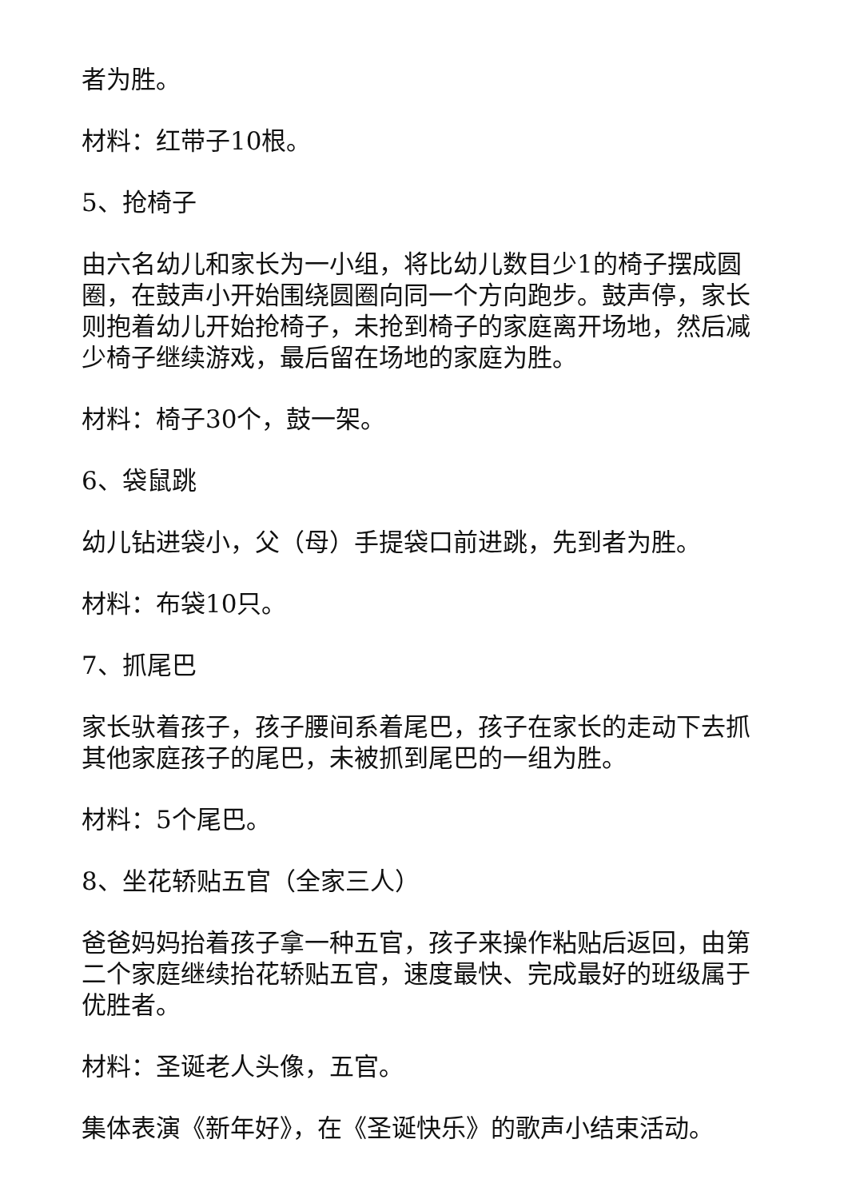者为胜。
材料：红带子10根。
5、抢椅子
由六名幼儿和家长为一小组，将比幼儿数目少1的椅子摆成圆圈，在鼓声小开始围绕圆圈向同一个方向跑步。鼓声停，家长则抱着幼儿开始抢椅子，未抢到椅子的家庭离开场地，然后减少椅子继续游戏，最后留在场地的家庭为胜。
材料：椅子30个，鼓一架。
6、袋鼠跳
幼儿钻进袋小，父（母）手提袋口前进跳，先到者为胜。
材料：布袋10只。
7、抓尾巴
家长驮着孩子，孩子腰间系着尾巴，孩子在家长的走动下去抓其他家庭孩子的尾巴，未被抓到尾巴的一组为胜。
材料：5个尾巴。
8、坐花轿贴五官（全家三人）
爸爸妈妈抬着孩子拿一种五官，孩子来操作粘贴后返回，由第二个家庭继续抬花轿贴五官，速度最快、完成最好的班级属于优胜者。
材料：圣诞老人头像，五官。
集体表演《新年好》，在《圣诞快乐》的歌声小结束活动。